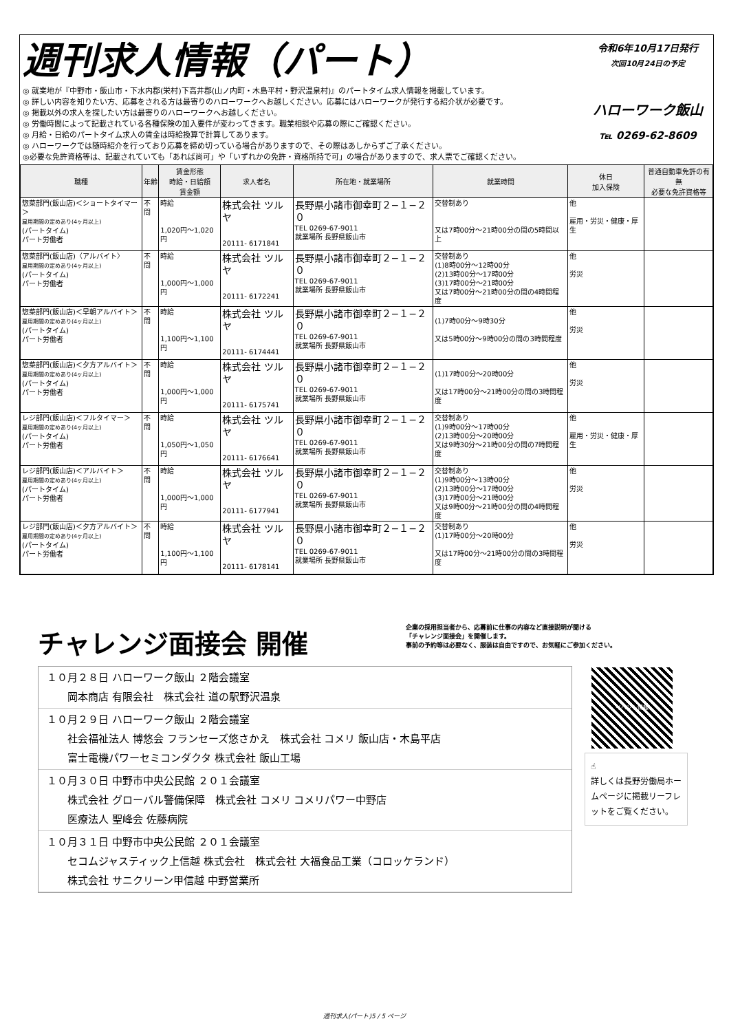週刊求人情報（パート）
◎ 就業地が『中野市・飯山市・下水内郡(栄村)下高井郡(山ノ内町・木島平村・野沢温泉村)』のパートタイム求人情報を掲載しています。
◎ 詳しい内容を知りたい方、応募をされる方は最寄りのハローワークへお越しください。応募にはハローワークが発行する紹介状が必要です。
◎ 掲載以外の求人を探したい方は最寄りのハローワークへお越しください。
◎ 労働時間によって記載されている各種保険の加入要件が変わってきます。職業相談や応募の際にご確認ください。
◎ 月給・日給のパートタイム求人の賃金は時給換算で計算してあります。
◎ ハローワークでは随時紹介を行っており応募を締め切っている場合がありますので、その際はあしからずご了承ください。
◎必要な免許資格等は、記載されていても「あれば尚可」や「いずれかの免許・資格所持で可」の場合がありますので、求人票でご確認ください。
令和6年10月17日発行
次回10月24日の予定
ハローワーク飯山
℡ 0269-62-8609
| 職種 | 年齢 | 賃金形態 時給・日給額 賃金額 | 求人者名 | 所在地・就業場所 | 就業時間 | 休日 加入保険 | 普通自動車免許の有無 必要な免許資格等 |
| --- | --- | --- | --- | --- | --- | --- | --- |
| 惣菜部門(飯山店)＜ショートタイマー＞ 雇用期間の定めあり(4ヶ月以上) (パートタイム) パート労働者 | 不問 | 時給 1,020円〜1,020円 | 株式会社 ツルヤ 20111- 6171841 | 長野県小諸市御幸町２−１−２０ TEL 0269-67-9011 就業場所 長野県飯山市 | 交替制あり 又は7時00分〜21時00分の間の5時間以上 | 他 雇用・労災・健康・厚生 | |
| 惣菜部門(飯山店)〈アルバイト〉 雇用期間の定めあり(4ヶ月以上) (パートタイム) パート労働者 | 不問 | 時給 1,000円〜1,000円 | 株式会社 ツルヤ 20111- 6172241 | 長野県小諸市御幸町２−１−２０ TEL 0269-67-9011 就業場所 長野県飯山市 | 交替制あり (1)8時00分〜12時00分 (2)13時00分〜17時00分 (3)17時00分〜21時00分 又は7時00分〜21時00分の間の4時間程度 | 他 労災 | |
| 惣菜部門(飯山店)＜早朝アルバイト＞ 雇用期間の定めあり(4ヶ月以上) (パートタイム) パート労働者 | 不問 | 時給 1,100円〜1,100円 | 株式会社 ツルヤ 20111- 6174441 | 長野県小諸市御幸町２−１−２０ TEL 0269-67-9011 就業場所 長野県飯山市 | (1)7時00分〜9時30分 又は5時00分〜9時00分の間の3時間程度 | 他 労災 | |
| 惣菜部門(飯山店)＜夕方アルバイト＞ 雇用期間の定めあり(4ヶ月以上) (パートタイム) パート労働者 | 不問 | 時給 1,000円〜1,000円 | 株式会社 ツルヤ 20111- 6175741 | 長野県小諸市御幸町２−１−２０ TEL 0269-67-9011 就業場所 長野県飯山市 | (1)17時00分〜20時00分 又は17時00分〜21時00分の間の3時間程度 | 他 労災 | |
| レジ部門(飯山店)＜フルタイマー＞ 雇用期間の定めあり(4ヶ月以上) (パートタイム) パート労働者 | 不問 | 時給 1,050円〜1,050円 | 株式会社 ツルヤ 20111- 6176641 | 長野県小諸市御幸町２−１−２０ TEL 0269-67-9011 就業場所 長野県飯山市 | 交替制あり (1)9時00分〜17時00分 (2)13時00分〜20時00分 又は9時30分〜21時00分の間の7時間程度 | 他 雇用・労災・健康・厚生 | |
| レジ部門(飯山店)＜アルバイト＞ 雇用期間の定めあり(4ヶ月以上) (パートタイム) パート労働者 | 不問 | 時給 1,000円〜1,000円 | 株式会社 ツルヤ 20111- 6177941 | 長野県小諸市御幸町２−１−２０ TEL 0269-67-9011 就業場所 長野県飯山市 | 交替制あり (1)9時00分〜13時00分 (2)13時00分〜17時00分 (3)17時00分〜21時00分 又は9時00分〜21時00分の間の4時間程度 | 他 労災 | |
| レジ部門(飯山店)＜夕方アルバイト＞ 雇用期間の定めあり(4ヶ月以上) (パートタイム) パート労働者 | 不問 | 時給 1,100円〜1,100円 | 株式会社 ツルヤ 20111- 6178141 | 長野県小諸市御幸町２−１−２０ TEL 0269-67-9011 就業場所 長野県飯山市 | 交替制あり (1)17時00分〜20時00分 又は17時00分〜21時00分の間の3時間程度 | 他 労災 | |
チャレンジ面接会 開催
企業の採用担当者から、応募前に仕事の内容など直接説明が聞ける
「チャレンジ面接会」を開催します。
事前の予約等は必要なく、服装は自由ですので、お気軽にご参加ください。
１０月２８日 ハローワーク飯山 ２階会議室
岡本商店 有限会社　株式会社 道の駅野沢温泉
１０月２９日 ハローワーク飯山 ２階会議室
社会福祉法人 博悠会 フランセーズ悠さかえ　株式会社 コメリ 飯山店・木島平店
富士電機パワーセミコンダクタ 株式会社 飯山工場
１０月３０日 中野市中央公民館 ２０１会議室
株式会社 グローバル警備保障　株式会社 コメリ コメリパワー中野店
医療法人 聖峰会 佐藤病院
１０月３１日 中野市中央公民館 ２０１会議室
セコムジャスティック上信越 株式会社　株式会社 大福食品工業（コロッケランド）
株式会社 サニクリーン甲信越 中野営業所
イベント情報
☝
詳しくは長野労働局ホームページに掲載リーフレットをご覧ください。
週刊求人(パート)5 / 5 ページ